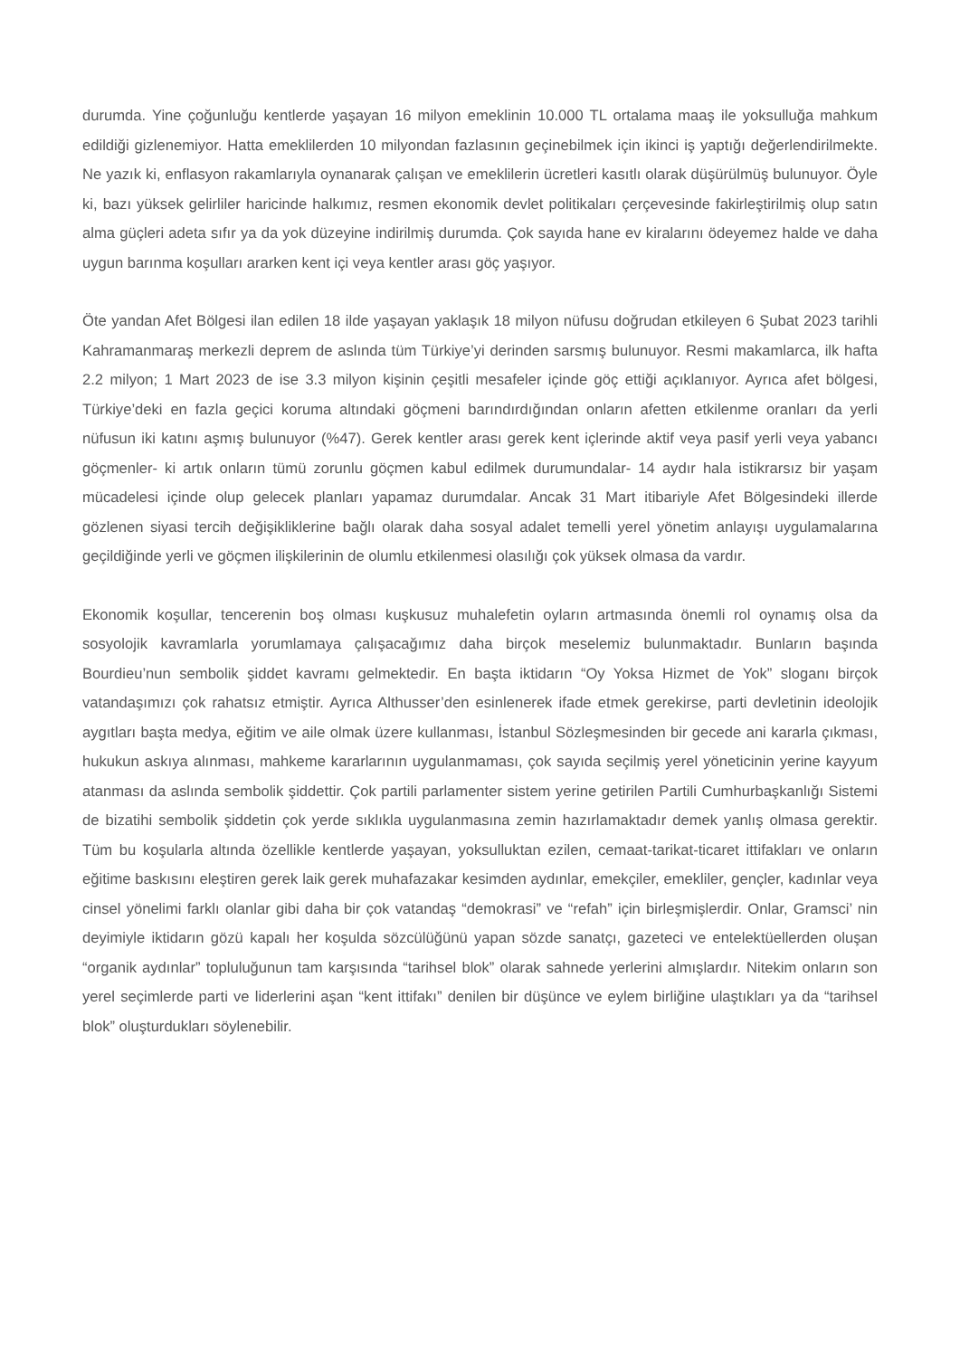durumda. Yine çoğunluğu kentlerde yaşayan 16 milyon emeklinin 10.000 TL ortalama maaş ile yoksulluğa mahkum edildiği gizlenemiyor. Hatta emeklilerden 10 milyondan fazlasının geçinebilmek için ikinci iş yaptığı değerlendirilmekte. Ne yazık ki, enflasyon rakamlarıyla oynanarak çalışan ve emeklilerin ücretleri kasıtlı olarak düşürülmüş bulunuyor. Öyle ki, bazı yüksek gelirliler haricinde halkımız, resmen ekonomik devlet politikaları çerçevesinde fakirleştirilmiş olup satın alma güçleri adeta sıfır ya da yok düzeyine indirilmiş durumda. Çok sayıda hane ev kiralarını ödeyemez halde ve daha uygun barınma koşulları ararken kent içi veya kentler arası göç yaşıyor.
Öte yandan Afet Bölgesi ilan edilen 18 ilde yaşayan yaklaşık 18 milyon nüfusu doğrudan etkileyen 6 Şubat 2023 tarihli Kahramanmaraş merkezli deprem de aslında tüm Türkiye’yi derinden sarsmış bulunuyor. Resmi makamlarca, ilk hafta 2.2 milyon; 1 Mart 2023 de ise 3.3 milyon kişinin çeşitli mesafeler içinde göç ettiği açıklanıyor. Ayrıca afet bölgesi, Türkiye’deki en fazla geçici koruma altındaki göçmeni barındırdığından onların afetten etkilenme oranları da yerli nüfusun iki katını aşmış bulunuyor (%47). Gerek kentler arası gerek kent içlerinde aktif veya pasif yerli veya yabancı göçmenler- ki artık onların tümü zorunlu göçmen kabul edilmek durumundalar- 14 aydır hala istikrarsız bir yaşam mücadelesi içinde olup gelecek planları yapamaz durumdalar. Ancak 31 Mart itibariyle Afet Bölgesindeki illerde gözlenen siyasi tercih değişikliklerine bağlı olarak daha sosyal adalet temelli yerel yönetim anlayışı uygulamalarına geçildiğinde yerli ve göçmen ilişkilerinin de olumlu etkilenmesi olasılığı çok yüksek olmasa da vardır.
Ekonomik koşullar, tencerenin boş olması kuşkusuz muhalefetin oyların artmasında önemli rol oynamış olsa da sosyolojik kavramlarla yorumlamaya çalışacağımız daha birçok meselemiz bulunmaktadır. Bunların başında Bourdieu’nun sembolik şiddet kavramı gelmektedir. En başta iktidarın “Oy Yoksa Hizmet de Yok” sloganı birçok vatandaşımızı çok rahatsız etmiştir. Ayrıca Althusser’den esinlenerek ifade etmek gerekirse, parti devletinin ideolojik aygıtları başta medya, eğitim ve aile olmak üzere kullanması, İstanbul Sözleşmesinden bir gecede ani kararla çıkması, hukukun askıya alınması, mahkeme kararlarının uygulanmaması, çok sayıda seçilmiş yerel yöneticinin yerine kayyum atanması da aslında sembolik şiddettir. Çok partili parlamenter sistem yerine getirilen Partili Cumhurbaşkanlığı Sistemi de bizatihi sembolik şiddetin çok yerde sıklıkla uygulanmasına zemin hazırlamaktadır demek yanlış olmasa gerektir. Tüm bu koşularla altında özellikle kentlerde yaşayan, yoksulluktan ezilen, cemaat-tarikat-ticaret ittifakları ve onların eğitime baskısını eleştiren gerek laik gerek muhafazakar kesimden aydınlar, emekçiler, emekliler, gençler, kadınlar veya cinsel yönelimi farklı olanlar gibi daha bir çok vatandaş “demokrasi” ve “refah” için birleşmişlerdir. Onlar, Gramsci’ nin deyimiyle iktidarın gözü kapalı her koşulda sözcülüğünü yapan sözde sanatçı, gazeteci ve entelektüellerden oluşan “organik aydınlar” topluluğunun tam karşısında “tarihsel blok” olarak sahnede yerlerini almışlardır. Nitekim onların son yerel seçimlerde parti ve liderlerini aşan “kent ittifakı” denilen bir düşünce ve eylem birliğine ulaştıkları ya da “tarihsel blok” oluşturdukları söylenebilir.